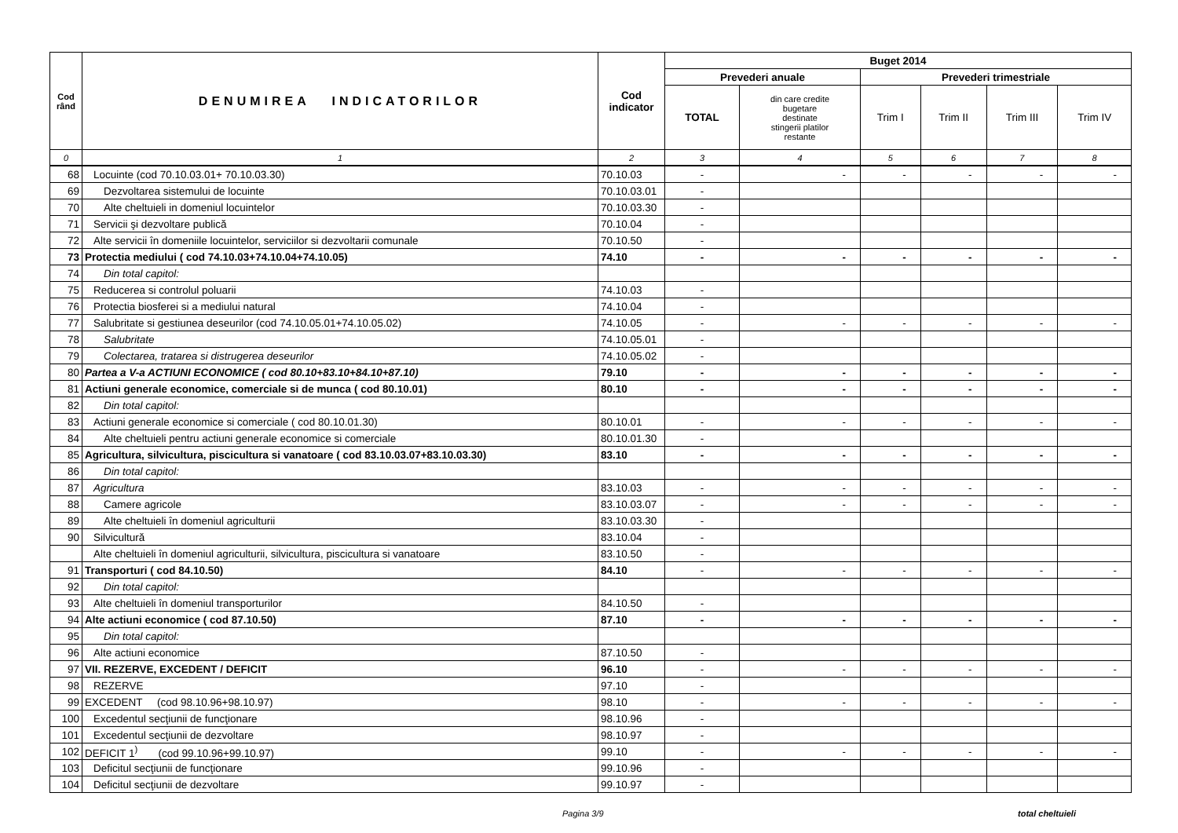| Cod rând | DENUMIREA INDICATORILOR | Cod indicator | Buget 2014 | | | | | |
| --- | --- | --- | --- | --- | --- | --- | --- | --- |
| | | | Prevederi anuale | | Prevederi trimestriale | | | |
| | | | TOTAL | din care credite bugetare destinate stingerii platilor restante | Trim I | Trim II | Trim III | Trim IV |
| 0 | 1 | 2 | 3 | 4 | 5 | 6 | 7 | 8 |
| 68 | Locuinte (cod 70.10.03.01+ 70.10.03.30) | 70.10.03 | - | - | - | - | - | - |
| 69 | Dezvoltarea sistemului de locuinte | 70.10.03.01 | - | | | | | |
| 70 | Alte cheltuieli in domeniul locuintelor | 70.10.03.30 | - | | | | | |
| 71 | Servicii şi dezvoltare publică | 70.10.04 | - | | | | | |
| 72 | Alte servicii în domeniile locuintelor, serviciilor si dezvoltarii comunale | 70.10.50 | - | | | | | |
| 73 | Protectia mediului ( cod 74.10.03+74.10.04+74.10.05) | 74.10 | - | - | - | - | - | - |
| 74 | Din total capitol: | | | | | | | |
| 75 | Reducerea si controlul poluarii | 74.10.03 | - | | | | | |
| 76 | Protectia biosferei si a mediului natural | 74.10.04 | - | | | | | |
| 77 | Salubritate si gestiunea deseurilor (cod 74.10.05.01+74.10.05.02) | 74.10.05 | - | - | - | - | - | - |
| 78 | Salubritate | 74.10.05.01 | - | | | | | |
| 79 | Colectarea, tratarea si distrugerea deseurilor | 74.10.05.02 | - | | | | | |
| 80 | Partea a V-a ACTIUNI ECONOMICE ( cod 80.10+83.10+84.10+87.10) | 79.10 | - | - | - | - | - | - |
| 81 | Actiuni generale economice, comerciale si de munca ( cod 80.10.01) | 80.10 | - | - | - | - | - | - |
| 82 | Din total capitol: | | | | | | | |
| 83 | Actiuni generale economice si comerciale ( cod 80.10.01.30) | 80.10.01 | - | - | - | - | - | - |
| 84 | Alte cheltuieli pentru actiuni generale economice si comerciale | 80.10.01.30 | - | | | | | |
| 85 | Agricultura, silvicultura, piscicultura si vanatoare ( cod 83.10.03.07+83.10.03.30) | 83.10 | - | - | - | - | - | - |
| 86 | Din total capitol: | | | | | | | |
| 87 | Agricultura | 83.10.03 | - | - | - | - | - | - |
| 88 | Camere agricole | 83.10.03.07 | - | - | - | - | - | - |
| 89 | Alte cheltuieli în domeniul agriculturii | 83.10.03.30 | - | | | | | |
| 90 | Silvicultură | 83.10.04 | - | | | | | |
| | Alte cheltuieli în domeniul agriculturii, silvicultura, piscicultura si vanatoare | 83.10.50 | - | | | | | |
| 91 | Transporturi ( cod 84.10.50) | 84.10 | - | - | - | - | - | - |
| 92 | Din total capitol: | | | | | | | |
| 93 | Alte cheltuieli în domeniul transporturilor | 84.10.50 | - | | | | | |
| 94 | Alte actiuni economice ( cod 87.10.50) | 87.10 | - | - | - | - | - | - |
| 95 | Din total capitol: | | | | | | | |
| 96 | Alte actiuni economice | 87.10.50 | - | | | | | |
| 97 | VII. REZERVE, EXCEDENT / DEFICIT | 96.10 | - | - | - | - | - | - |
| 98 | REZERVE | 97.10 | - | | | | | |
| 99 | EXCEDENT (cod 98.10.96+98.10.97) | 98.10 | - | - | - | - | - | - |
| 100 | Excedentul secţiunii de funcţionare | 98.10.96 | - | | | | | |
| 101 | Excedentul secţiunii de dezvoltare | 98.10.97 | - | | | | | |
| 102 | DEFICIT 1<sup>)</sup> (cod 99.10.96+99.10.97) | 99.10 | - | - | - | - | - | - |
| 103 | Deficitul secţiunii de funcţionare | 99.10.96 | - | | | | | |
| 104 | Deficitul secţiunii de dezvoltare | 99.10.97 | - | | | | | |
Pagina 3/9 total cheltuieli